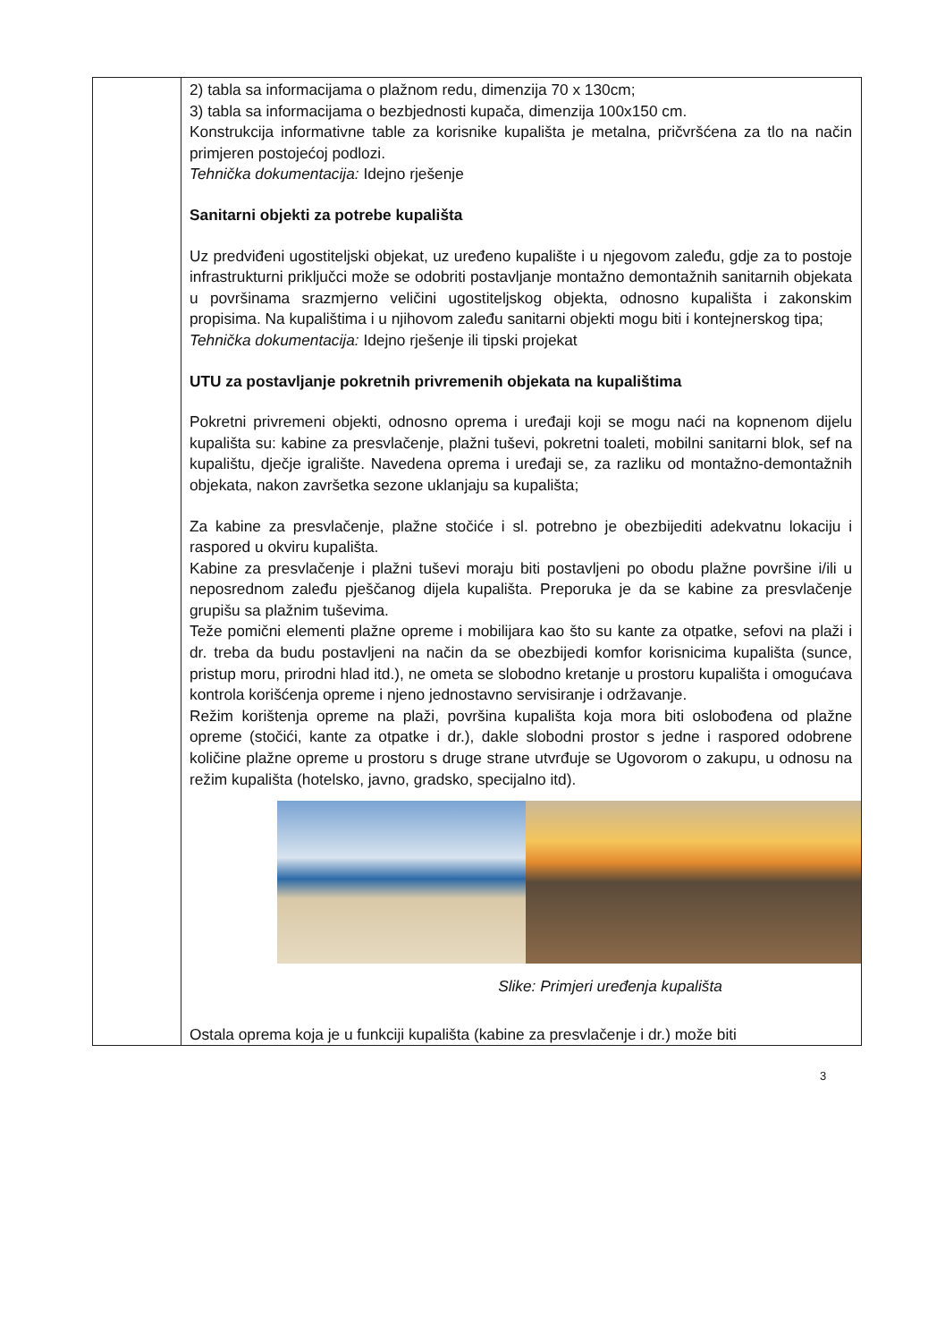| | 2) tabla sa informacijama o plažnom redu, dimenzija 70 x 130cm; 3) tabla sa informacijama o bezbjednosti kupača, dimenzija 100x150 cm. Konstrukcija informativne table za korisnike kupališta je metalna, pričvršćena za tlo na način primjeren postojećoj podlozi. Tehnička dokumentacija: Idejno rješenje Sanitarni objekti za potrebe kupališta Uz predviđeni ugostiteljski objekat, uz uređeno kupalište i u njegovom zaleđu, gdje za to postoje infrastrukturni priključci može se odobriti postavljanje montažno demontažnih sanitarnih objekata u površinama srazmjerno veličini ugostiteljskog objekta, odnosno kupališta i zakonskim propisima. Na kupalištima i u njihovom zaleđu sanitarni objekti mogu biti i kontejnerskog tipa; Tehnička dokumentacija: Idejno rješenje ili tipski projekat UTU za postavljanje pokretnih privremenih objekata na kupalištima Pokretni privremeni objekti, odnosno oprema i uređaji koji se mogu naći na kopnenom dijelu kupališta su: kabine za presvlačenje, plažni tuševi, pokretni toaleti, mobilni sanitarni blok, sef na kupalištu, dječje igralište. Navedena oprema i uređaji se, za razliku od montažno-demontažnih objekata, nakon završetka sezone uklanjaju sa kupališta; Za kabine za presvlačenje, plažne stočiće i sl. potrebno je obezbijediti adekvatnu lokaciju i raspored u okviru kupališta. Kabine za presvlačenje i plažni tuševi moraju biti postavljeni po obodu plažne površine i/ili u neposrednom zaleđu pješčanog dijela kupališta. Preporuka je da se kabine za presvlačenje grupišu sa plažnim tuševima. Teže pomični elementi plažne opreme i mobilijara kao što su kante za otpatke, sefovi na plaži i dr. treba da budu postavljeni na način da se obezbijedi komfor korisnicima kupališta (sunce, pristup moru, prirodni hlad itd.), ne ometa se slobodno kretanje u prostoru kupališta i omogućava kontrola korišćenja opreme i njeno jednostavno servisiranje i održavanje. Režim korištenja opreme na plaži, površina kupališta koja mora biti oslobođena od plažne opreme (stočići, kante za otpatke i dr.), dakle slobodni prostor s jedne i raspored odobrene količine plažne opreme u prostoru s druge strane utvrđuje se Ugovorom o zakupu, u odnosu na režim kupališta (hotelsko, javno, gradsko, specijalno itd). Slike: Primjeri uređenja kupališta Ostala oprema koja je u funkciji kupališta (kabine za presvlačenje i dr.) može biti |
3